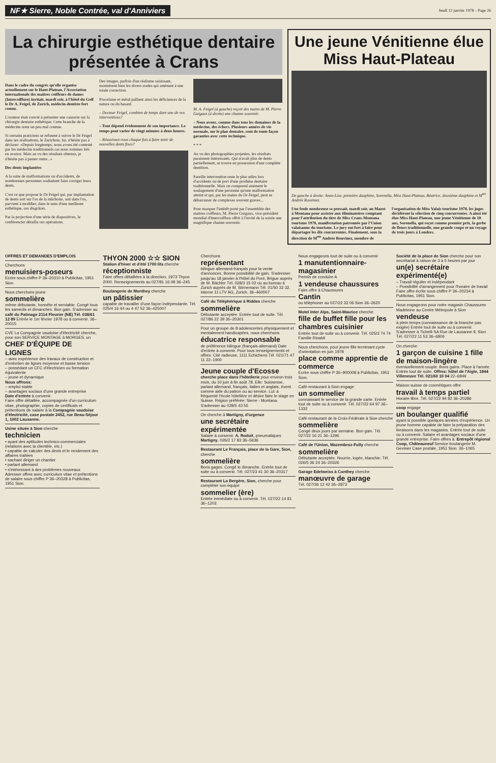NF★ Sierre, Noble Contrée, val d'Anniviers Jeudi 12 janvier 1978 – Page 26
La chirurgie esthétique dentaire présentée à Crans
Dans le cadre du congrès qu'elle organise actuellement sur le Haut-Plateau, l'Association internationale des maitres coiffeurs de dames (Intercoiffure) invitait, mardi soir, à l'hôtel du Golf le Dr A. Feigel, de Zurich, médecin-dentiste fort connu.
L'orateur était convié à présenter une causerie sur la chirurgie dentaire esthétique. Cette branche de la médecine reste un peu mal connue.
Si certains praticiens se refusent à suivre le Dr Feigel dans ses réalisations, le Zurichois, lui, n'hésite pas à déclarer: «Depuis longtemps, nous avons été contesté par les médecins traditionnels car nous sommes très en avance. Mais au vu des résultats obtenus, je n'hésite pas à passer outre...»
Des dents implantées
A la suite de malformations ou d'accidents, de nombreuses personnes souhaitent faire corriger leurs dents.
C'est ce que propose le Dr Feigel qui, par implantation de dents soit sur l'os de la mâchoire, soit dans l'os, parvient à modifier, dans le sens d'une meilleure esthétique, ces disgrâces.
Par la projection d'une série de diapositives, le conférencier détailla ces opérations.
Des images, parfois d'un réalisme saisissant, montrèrent bien les divers stades qui amènent à une totale correction.
Porcelaine et métal pallient ainsi les déficiences de la nature ou du hasard.
– Docteur Feigel, combien de temps dure une de vos interventions?
– Tout dépend évidemment de son importance. Le temps peut varier de vingt minutes à deux heures.
– Réussissez-vous chaque fois à faire tenir de nouvelles dents fixes?
M. A. Feigel (à gauche) reçoit des mains de M. Pierre Guigaux (à droite) une channe souvenir.
– Nous avons, comme dans tous les domaines de la médecine, des échecs. Plusieurs années de vie normale, sur le plan dentaire, sont de toute façon garanties avec cette technique.
* * *
Au vu des photographies projetées, les résultats paraissent intéressants. Qui n'avait plus de dents partiellement, se trouve en possession d'une complète dentition.
Pareille intervention reste le plus utiles lors d'accidents ou de port d'une prothèse dentaire traditionnelle. Mais on comprend aisément le soulagement d'une personne qu'une malformation atteint et qui, par les mains du Dr Feigel, peut se débarrasser de complexes souvent graves...
Pour marquer l'intérêt porté par l'assemblée des maitres coiffeurs, M. Pierre Guigaux, vice-président mondial d'Intercoiffure offrit à l'invité de la soirée une magnifique channe-souvenir.
Une jeune Vénitienne élue Miss Haut-Plateau
De gauche à droite: Anne-Lise, première dauphine, Sorenella, Miss Haut-Plateau, Béatrice, deuxième dauphine et M<sup>me</sup> Andrée Rouvinez.
Une foule nombreuse se pressait, mardi soir, au Mazot à Montana pour assister aux éliminatoires comptant pour l'attribution du titre de Miss Crans-Montana tourisme 1978, manifestation patronnée par l'Union valaisanne du tourisme. Le jury eut fort à faire pour départager les dix concurrentes. Finalement, sous la direction de M<sup>me</sup> Andrée Rouvinez, membre de l'organisation de Miss Valais tourisme 1978, les juges décidèrent la sélection de cinq concurrentes. A ainsi été élue Miss Haut-Plateau, une jeune Vénitienne de 18 ans, Sorenella, qui reçut comme premier prix, la gerbe de fleurs traditionnelle, une grande coupe et un voyage de trois jours à Londres.
OFFRES ET DEMANDES D'EMPLOIS
Cherchons
menuisiers-poseurs
Ecrire sous chiffre P 36–20310 à Publicitas, 1951 Sion.
Nous cherchons jeune
sommelière
même débutante, honnête et serviable. Congé tous les samedis et dimanches. Bon gain. S'adresser au café du Patinage 2114 Fleurier (NE) Tél. 038/61 12 89 Entrée le 1er février 1978 ou à convenir. 36–20015
CVE La Compagnie vaudoise d'électricité cherche, pour son SERVICE MONTAGE à MORGES, un
CHEF D'ÉQUIPE DE LIGNES
– avec expérience des travaux de construction et d'entretien de lignes moyenne et basse tension
– possédant un CFC d'électricien ou formation équivalente
– jeune et dynamique
Nous offrons:
– emploi stable
– avantages sociaux d'une grande entreprise
Date d'entrée à convenir.
Faire offre détaillée, accompagnée d'un curriculum vitae, photographie, copies de certificats et prétentions de salaire à la Compagnie vaudoise d'électricité, case postale 2452, rue Beau-Séjour 1, 1002 Lausanne.
Usine située à Sion cherche
technicien
• ayant des aptitudes technico-commerciales (relations avec la clientèle, etc.)
• capable de calculer des devis et le rendement des affaires traitées
• sachant diriger un chantier
• parlant allemand
• s'intéressant à des problèmes nouveaux
Adresser offres avec curriculum vitae et prétentions de salaire sous chiffre P 36–20328 à Publicitas, 1951 Sion.
THYON 2000 ☆☆ SION
Station d'hiver et d'été 1700 lits cherche
réceptionniste
Faire offres détaillées à la direction, 1973 Thyon 2000. Renseignements au 027/81 16 08 36–245
Boulangerie de Monthey cherche
un pâtissier
capable de travailler d'une façon indépendante. Tél. 025/4 16 44 ou 4 47 52 36–425007
Cherchons
représentant
bilingue allemand-français pour la vente d'annonces. Bonne possibilité de gain. S'adresser jusqu'au 18 janvier à l'hôtel du Pont, Brigue auprès de M. Bächler Tél. 028/3 15 02 ou au bureau à Zurich auprès de M. Stirnemann Tél. 01/50 32 32, interne 11 LTV AG, Zurich. 36–460007
Café du Téléphérique à Riddes cherche
sommelière
Débutante acceptée. Entrée tout de suite. Tél. 027/86 22 39 36–20301
Pour un groupe de 8 adolescentes physiquement et mentalement handicapées, nous cherchons
éducatrice responsable
de préférence bilingue (français-allemand) Date d'entrée à convenir. Pour tous renseignements et offres: Cité radieuse, 1111 Echichens Tél. 021/71 47 11 22–1900
Jeune couple d'Ecosse
cherche place dans l'hôtellerie pour environ trois mois, du 10 juin à fin août 78. Elle: Suissesse, parlant allemand, français, italien et anglais, évent. comme aide du patron ou au service. Lui: a fréquenté l'école hôtelière et désire faire le stage en Suisse. Région préférée: Sierre - Montana. S'adresser au 028/5 43 55
On cherche à Martigny, d'urgence
une secrétaire expérimentée
Salaire à convenir. A. Roduit, pneumatiques Martigny, 026/2 17 83 36–5636
Restaurant Le Français, place de la Gare, Sion, cherche
sommelière
Bons gages. Congé le dimanche. Entrée tout de suite ou à convenir. Tél. 027/23 41 30 36–20317
Restaurant La Bergère, Sion, cherche pour compléter son équipe
sommelier (ère)
Entrée immédiate ou à convenir. Tél. 027/22 14 81 36–1203
Nous engageons tout de suite ou à convenir
1 manutentionnaire-magasinier
Permis de conduire A
1 vendeuse chaussures
Faire offre à Chaussures
Cantin
ou téléphoner au 027/22 33 06 Sion 36–2620
Motel Inter Alps, Saint-Maurice cherche
fille de buffet fille pour les chambres cuisinier
Entrée tout de suite ou à convenir. Tél. 025/3 74 74 Famille Rinaldi
Nous cherchons, pour jeune fille terminant cycle d'orientation en juin 1978
place comme apprentie de commerce
Ecrire sous chiffre P 36–900008 à Publicitas, 1951 Sion.
Café-restaurant à Sion engage
un sommelier
connaissant le service de la grande carte. Entrée tout de suite ou à convenir. Tél. 027/22 64 97 36–1332
Café-restaurant de la Croix-Fédérale à Sion cherche
sommelière
Congé deux jours par semaine. Bon gain. Tél. 027/22 16 21 36–1296
Café de l'Union, Mazembroz-Fully cherche
sommelière
Débutante acceptée. Nourrie, logée, blanchie. Tél. 026/5 36 24 36–20326
Garage Edelweiss à Conthey cherche
manœuvre de garage
Tél. 027/36 12 42 36–2873
Société de la place de Sion cherche pour son secrétariat à raison de 3 à 5 heures par jour
un(e) secrétaire expérimenté(e)
– Travail régulier et indépendant
– Possibilité d'arrangement pour l'horaire de travail
Faire offre écrite sous chiffre P 36–20234 à Publicitas, 1951 Sion.
Nous engageons pour notre magasin Chaussures Madeleine au Centre Métropole à Sion
vendeuse
à plein temps (connaissance de la branche pas exigée) Entrée tout de suite ou à convenir. S'adresser à Tichelli SA Rue de Lausanne 9, Sion Tél. 027/22 11 53 36–6806
On cherche
1 garçon de cuisine 1 fille de maison-lingère
éventuellement couple. Bons gains. Place à l'année. Entrée tout de suite. Offres: hôtel de l'Aigle, 1844 Villeneuve Tél. 021/60 10 04 22–6849
Maison suisse de cosmétiques offre
travail à temps partiel
Horaire libre. Tél. 027/22 94 82 36–20286
coop engage
un boulanger qualifié
ayant si possible quelques années d'expérience. Un jeune homme capable de faire la préparation des livraisons dans les magasins. Entrée tout de suite ou à convenir. Salaire et avantages sociaux d'une grande entreprise. Faire offres à: Entrepôt régional Coop, Châteauneuf Service boulangerie M. Gevisier Case postale, 1951 Sion. 36–1065